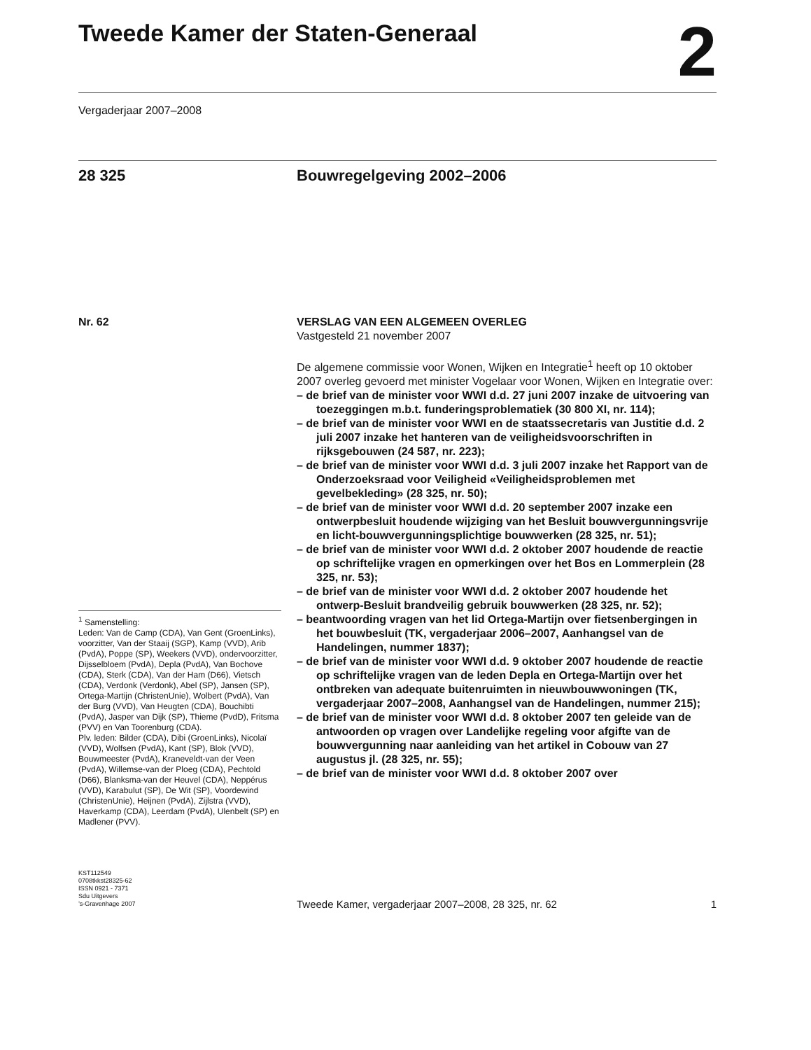Tweede Kamer der Staten-Generaal
2
Vergaderjaar 2007–2008
28 325 Bouwregelgeving 2002–2006
Nr. 62
<sup>1</sup> Samenstelling:
Leden: Van de Camp (CDA), Van Gent (GroenLinks), voorzitter, Van der Staaij (SGP), Kamp (VVD), Arib (PvdA), Poppe (SP), Weekers (VVD), ondervoorzitter, Dijsselbloem (PvdA), Depla (PvdA), Van Bochove (CDA), Sterk (CDA), Van der Ham (D66), Vietsch (CDA), Verdonk (Verdonk), Abel (SP), Jansen (SP), Ortega-Martijn (ChristenUnie), Wolbert (PvdA), Van der Burg (VVD), Van Heugten (CDA), Bouchibti (PvdA), Jasper van Dijk (SP), Thieme (PvdD), Fritsma (PVV) en Van Toorenburg (CDA).
Plv. leden: Bilder (CDA), Dibi (GroenLinks), Nicolaï (VVD), Wolfsen (PvdA), Kant (SP), Blok (VVD), Bouwmeester (PvdA), Kraneveldt-van der Veen (PvdA), Willemse-van der Ploeg (CDA), Pechtold (D66), Blanksma-van der Heuvel (CDA), Neppérus (VVD), Karabulut (SP), De Wit (SP), Voordewind (ChristenUnie), Heijnen (PvdA), Zijlstra (VVD), Haverkamp (CDA), Leerdam (PvdA), Ulenbelt (SP) en Madlener (PVV).
VERSLAG VAN EEN ALGEMEEN OVERLEG
Vastgesteld 21 november 2007
De algemene commissie voor Wonen, Wijken en Integratie<sup>1</sup> heeft op 10 oktober 2007 overleg gevoerd met minister Vogelaar voor Wonen, Wijken en Integratie over:
– de brief van de minister voor WWI d.d. 27 juni 2007 inzake de uitvoering van toezeggingen m.b.t. funderingsproblematiek (30 800 XI, nr. 114);
– de brief van de minister voor WWI en de staatssecretaris van Justitie d.d. 2 juli 2007 inzake het hanteren van de veiligheidsvoorschriften in rijksgebouwen (24 587, nr. 223);
– de brief van de minister voor WWI d.d. 3 juli 2007 inzake het Rapport van de Onderzoeksraad voor Veiligheid «Veiligheidsproblemen met gevelbekleding» (28 325, nr. 50);
– de brief van de minister voor WWI d.d. 20 september 2007 inzake een ontwerpbesluit houdende wijziging van het Besluit bouwvergunningsvrije en licht-bouwvergunningsplichtige bouwwerken (28 325, nr. 51);
– de brief van de minister voor WWI d.d. 2 oktober 2007 houdende de reactie op schriftelijke vragen en opmerkingen over het Bos en Lommerplein (28 325, nr. 53);
– de brief van de minister voor WWI d.d. 2 oktober 2007 houdende het ontwerp-Besluit brandveilig gebruik bouwwerken (28 325, nr. 52);
– beantwoording vragen van het lid Ortega-Martijn over fietsenbergingen in het bouwbesluit (TK, vergaderjaar 2006–2007, Aanhangsel van de Handelingen, nummer 1837);
– de brief van de minister voor WWI d.d. 9 oktober 2007 houdende de reactie op schriftelijke vragen van de leden Depla en Ortega-Martijn over het ontbreken van adequate buitenruimten in nieuwbouwwoningen (TK, vergaderjaar 2007–2008, Aanhangsel van de Handelingen, nummer 215);
– de brief van de minister voor WWI d.d. 8 oktober 2007 ten geleide van de antwoorden op vragen over Landelijke regeling voor afgifte van de bouwvergunning naar aanleiding van het artikel in Cobouw van 27 augustus jl. (28 325, nr. 55);
– de brief van de minister voor WWI d.d. 8 oktober 2007 over
KST112549
0708tkkst28325-62
ISSN 0921 - 7371
Sdu Uitgevers
’s-Gravenhage 2007
Tweede Kamer, vergaderjaar 2007–2008, 28 325, nr. 62 1